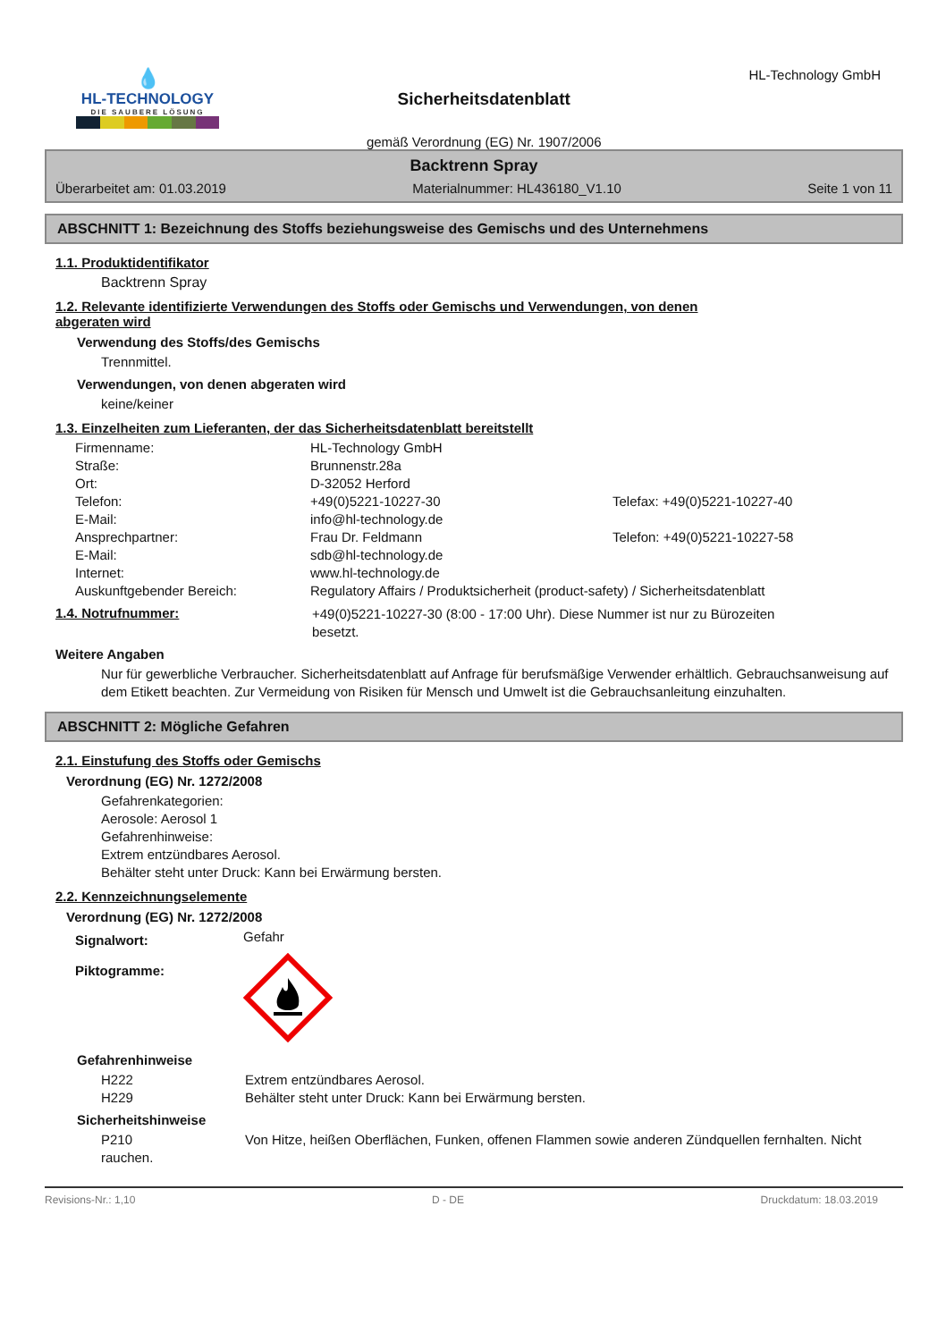💧
HL-TECHNOLOGY
DIE SAUBERE LÖSUNG
Sicherheitsdatenblatt
gemäß Verordnung (EG) Nr. 1907/2006
HL-Technology GmbH
Backtrenn Spray
Überarbeitet am: 01.03.2019 Materialnummer: HL436180_V1.10 Seite 1 von 11
ABSCHNITT 1: Bezeichnung des Stoffs beziehungsweise des Gemischs und des Unternehmens
1.1. Produktidentifikator
Backtrenn Spray
1.2. Relevante identifizierte Verwendungen des Stoffs oder Gemischs und Verwendungen, von denen
abgeraten wird
Verwendung des Stoffs/des Gemischs
Trennmittel.
Verwendungen, von denen abgeraten wird
keine/keiner
1.3. Einzelheiten zum Lieferanten, der das Sicherheitsdatenblatt bereitstellt
| Firmenname: | HL-Technology GmbH | |
| Straße: | Brunnenstr.28a | |
| Ort: | D-32052 Herford | |
| Telefon: | +49(0)5221-10227-30 | Telefax: +49(0)5221-10227-40 |
| E-Mail: | info@hl-technology.de | |
| Ansprechpartner: | Frau Dr. Feldmann | Telefon: +49(0)5221-10227-58 |
| E-Mail: | sdb@hl-technology.de | |
| Internet: | www.hl-technology.de | |
| Auskunftgebender Bereich: | Regulatory Affairs / Produktsicherheit (product-safety) / Sicherheitsdatenblatt | |
1.4. Notrufnummer: +49(0)5221-10227-30 (8:00 - 17:00 Uhr). Diese Nummer ist nur zu Bürozeiten besetzt.
Weitere Angaben
Nur für gewerbliche Verbraucher. Sicherheitsdatenblatt auf Anfrage für berufsmäßige Verwender erhältlich. Gebrauchsanweisung auf dem Etikett beachten. Zur Vermeidung von Risiken für Mensch und Umwelt ist die Gebrauchsanleitung einzuhalten.
ABSCHNITT 2: Mögliche Gefahren
2.1. Einstufung des Stoffs oder Gemischs
Verordnung (EG) Nr. 1272/2008
Gefahrenkategorien:
Aerosole: Aerosol 1
Gefahrenhinweise:
Extrem entzündbares Aerosol.
Behälter steht unter Druck: Kann bei Erwärmung bersten.
2.2. Kennzeichnungselemente
Verordnung (EG) Nr. 1272/2008
| Signalwort: | Gefahr |
| Piktogramme: | |
Gefahrenhinweise
| H222 | Extrem entzündbares Aerosol. |
| H229 | Behälter steht unter Druck: Kann bei Erwärmung bersten. |
Sicherheitshinweise
P210 Von Hitze, heißen Oberflächen, Funken, offenen Flammen sowie anderen Zündquellen fernhalten. Nicht rauchen.
Revisions-Nr.: 1,10 D - DE Druckdatum: 18.03.2019